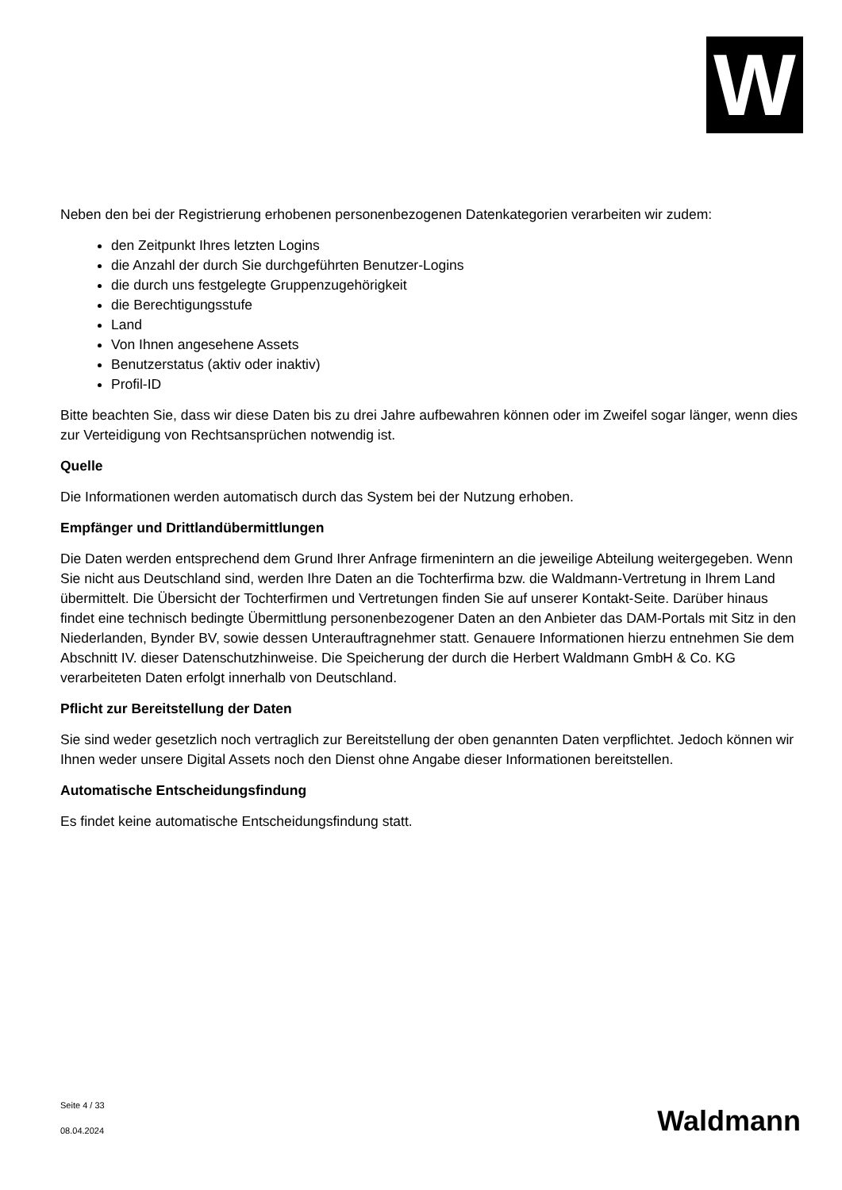W
Neben den bei der Registrierung erhobenen personenbezogenen Datenkategorien verarbeiten wir zudem:
den Zeitpunkt Ihres letzten Logins
die Anzahl der durch Sie durchgeführten Benutzer-Logins
die durch uns festgelegte Gruppenzugehörigkeit
die Berechtigungsstufe
Land
Von Ihnen angesehene Assets
Benutzerstatus (aktiv oder inaktiv)
Profil-ID
Bitte beachten Sie, dass wir diese Daten bis zu drei Jahre aufbewahren können oder im Zweifel sogar länger, wenn dies zur Verteidigung von Rechtsansprüchen notwendig ist.
Quelle
Die Informationen werden automatisch durch das System bei der Nutzung erhoben.
Empfänger und Drittlandübermittlungen
Die Daten werden entsprechend dem Grund Ihrer Anfrage firmenintern an die jeweilige Abteilung weitergegeben. Wenn Sie nicht aus Deutschland sind, werden Ihre Daten an die Tochterfirma bzw. die Waldmann-Vertretung in Ihrem Land übermittelt. Die Übersicht der Tochterfirmen und Vertretungen finden Sie auf unserer Kontakt-Seite. Darüber hinaus findet eine technisch bedingte Übermittlung personenbezogener Daten an den Anbieter das DAM-Portals mit Sitz in den Niederlanden, Bynder BV, sowie dessen Unterauftragnehmer statt. Genauere Informationen hierzu entnehmen Sie dem Abschnitt IV. dieser Datenschutzhinweise. Die Speicherung der durch die Herbert Waldmann GmbH & Co. KG verarbeiteten Daten erfolgt innerhalb von Deutschland.
Pflicht zur Bereitstellung der Daten
Sie sind weder gesetzlich noch vertraglich zur Bereitstellung der oben genannten Daten verpflichtet. Jedoch können wir Ihnen weder unsere Digital Assets noch den Dienst ohne Angabe dieser Informationen bereitstellen.
Automatische Entscheidungsfindung
Es findet keine automatische Entscheidungsfindung statt.
Seite 4 / 33
08.04.2024
Waldmann